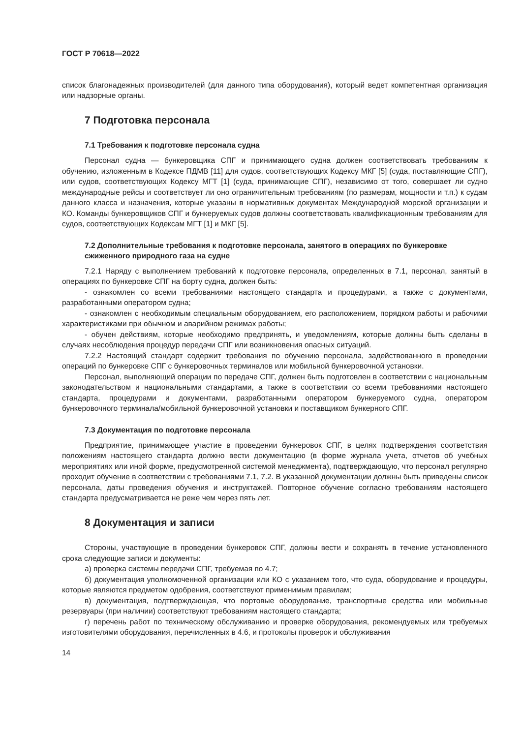ГОСТ Р 70618—2022
список благонадежных производителей (для данного типа оборудования), который ведет компетентная организация или надзорные органы.
7 Подготовка персонала
7.1 Требования к подготовке персонала судна
Персонал судна — бункеровщика СПГ и принимающего судна должен соответствовать требованиям к обучению, изложенным в Кодексе ПДМВ [11] для судов, соответствующих Кодексу МКГ [5] (суда, поставляющие СПГ), или судов, соответствующих Кодексу МГТ [1] (суда, принимающие СПГ), независимо от того, совершает ли судно международные рейсы и соответствует ли оно ограничительным требованиям (по размерам, мощности и т.п.) к судам данного класса и назначения, которые указаны в нормативных документах Международной морской организации и КО. Команды бункеровщиков СПГ и бункеруемых судов должны соответствовать квалификационным требованиям для судов, соответствующих Кодексам МГТ [1] и МКГ [5].
7.2 Дополнительные требования к подготовке персонала, занятого в операциях по бункеровке сжиженного природного газа на судне
7.2.1 Наряду с выполнением требований к подготовке персонала, определенных в 7.1, персонал, занятый в операциях по бункеровке СПГ на борту судна, должен быть:
- ознакомлен со всеми требованиями настоящего стандарта и процедурами, а также с документами, разработанными оператором судна;
- ознакомлен с необходимым специальным оборудованием, его расположением, порядком работы и рабочими характеристиками при обычном и аварийном режимах работы;
- обучен действиям, которые необходимо предпринять, и уведомлениям, которые должны быть сделаны в случаях несоблюдения процедур передачи СПГ или возникновения опасных ситуаций.
7.2.2 Настоящий стандарт содержит требования по обучению персонала, задействованного в проведении операций по бункеровке СПГ с бункеровочных терминалов или мобильной бункеровочной установки.
Персонал, выполняющий операции по передаче СПГ, должен быть подготовлен в соответствии с национальным законодательством и национальными стандартами, а также в соответствии со всеми требованиями настоящего стандарта, процедурами и документами, разработанными оператором бункеруемого судна, оператором бункеровочного терминала/мобильной бункеровочной установки и поставщиком бункерного СПГ.
7.3 Документация по подготовке персонала
Предприятие, принимающее участие в проведении бункеровок СПГ, в целях подтверждения соответствия положениям настоящего стандарта должно вести документацию (в форме журнала учета, отчетов об учебных мероприятиях или иной форме, предусмотренной системой менеджмента), подтверждающую, что персонал регулярно проходит обучение в соответствии с требованиями 7.1, 7.2. В указанной документации должны быть приведены список персонала, даты проведения обучения и инструктажей. Повторное обучение согласно требованиям настоящего стандарта предусматривается не реже чем через пять лет.
8 Документация и записи
Стороны, участвующие в проведении бункеровок СПГ, должны вести и сохранять в течение установленного срока следующие записи и документы:
а) проверка системы передачи СПГ, требуемая по 4.7;
б) документация уполномоченной организации или КО с указанием того, что суда, оборудование и процедуры, которые являются предметом одобрения, соответствуют применимым правилам;
в) документация, подтверждающая, что портовые оборудование, транспортные средства или мобильные резервуары (при наличии) соответствуют требованиям настоящего стандарта;
г) перечень работ по техническому обслуживанию и проверке оборудования, рекомендуемых или требуемых изготовителями оборудования, перечисленных в 4.6, и протоколы проверок и обслуживания
14